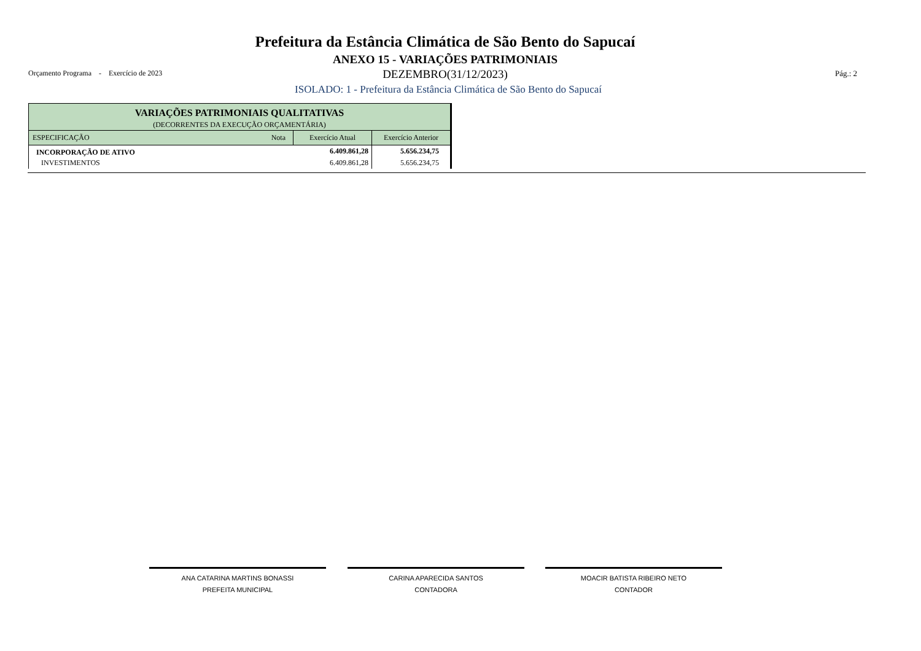Prefeitura da Estância Climática de São Bento do Sapucaí
ANEXO 15 - VARIAÇÕES PATRIMONIAIS
Orçamento Programa - Exercício de 2023
DEZEMBRO(31/12/2023) Pág.: 2
ISOLADO: 1 - Prefeitura da Estância Climática de São Bento do Sapucaí
| VARIAÇÕES PATRIMONIAIS QUALITATIVAS (DECORRENTES DA EXECUÇÃO ORÇAMENTÁRIA) | | | |
| --- | --- | --- | --- |
| ESPECIFICAÇÃO | Nota | Exercício Atual | Exercício Anterior |
| INCORPORAÇÃO DE ATIVO | | 6.409.861,28 | 5.656.234,75 |
| INVESTIMENTOS | | 6.409.861,28 | 5.656.234,75 |
ANA CATARINA MARTINS BONASSI
PREFEITA MUNICIPAL
CARINA APARECIDA SANTOS
CONTADORA
MOACIR BATISTA RIBEIRO NETO
CONTADOR